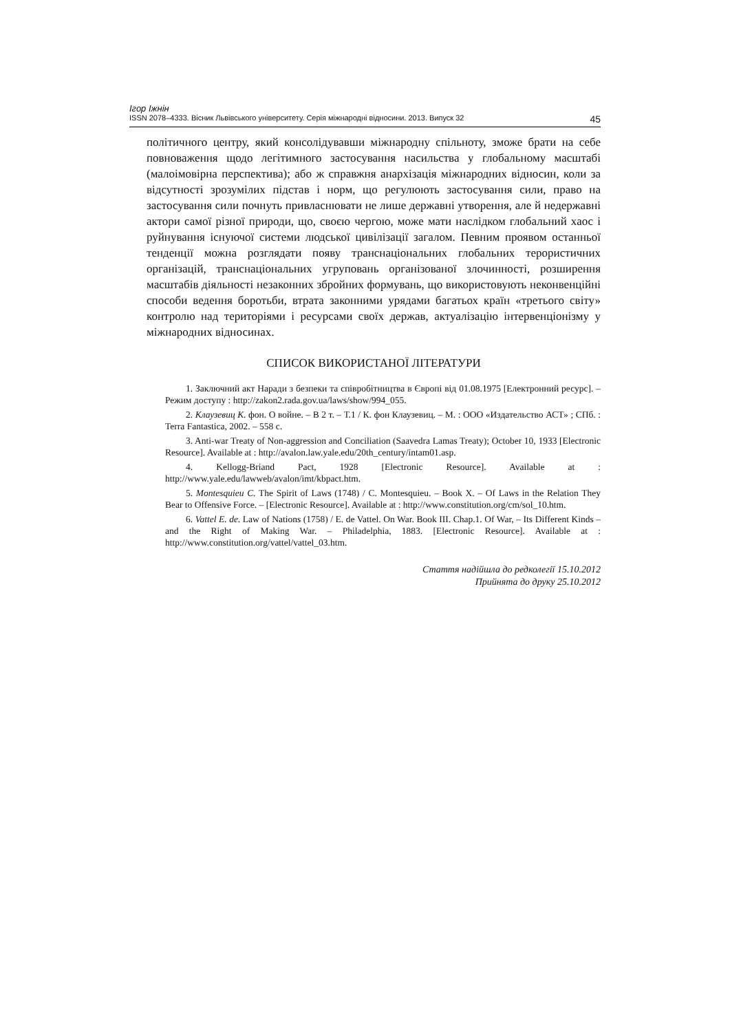Ігор Іжнін
ISSN 2078–4333. Вісник Львівського університету. Серія міжнародні відносини. 2013. Випуск 32 45
політичного центру, який консолідувавши міжнародну спільноту, зможе брати на себе повноваження щодо легітимного застосування насильства у глобальному масштабі (малоімовірна перспектива); або ж справжня анархізація міжнародних відносин, коли за відсутності зрозумілих підстав і норм, що регулюють застосування сили, право на застосування сили почнуть привласнювати не лише державні утворення, але й недержавні актори самої різної природи, що, своєю чергою, може мати наслідком глобальний хаос і руйнування існуючої системи людської цивілізації загалом. Певним проявом останньої тенденції можна розглядати появу транснаціональних глобальних терористичних організацій, транснаціональних угруповань організованої злочинності, розширення масштабів діяльності незаконних збройних формувань, що використовують неконвенційні способи ведення боротьби, втрата законними урядами багатьох країн «третього світу» контролю над територіями і ресурсами своїх держав, актуалізацію інтервенціонізму у міжнародних відносинах.
СПИСОК ВИКОРИСТАНОЇ ЛІТЕРАТУРИ
1. Заключний акт Наради з безпеки та співробітництва в Європі від 01.08.1975 [Електронний ресурс]. – Режим доступу : http://zakon2.rada.gov.ua/laws/show/994_055.
2. Клаузевиц К. фон. О войне. – В 2 т. – Т.1 / К. фон Клаузевиц. – М. : ООО «Издательство АСТ» ; СПб. : Terra Fantastica, 2002. – 558 с.
3. Anti-war Treaty of Non-aggression and Conciliation (Saavedra Lamas Treaty); October 10, 1933 [Electronic Resource]. Available at : http://avalon.law.yale.edu/20th_century/intam01.asp.
4. Kellogg-Briand Pact, 1928 [Electronic Resource]. Available at : http://www.yale.edu/lawweb/avalon/imt/kbpact.htm.
5. Montesquieu C. The Spirit of Laws (1748) / C. Montesquieu. – Book X. – Of Laws in the Relation They Bear to Offensive Force. – [Electronic Resource]. Available at : http://www.constitution.org/cm/sol_10.htm.
6. Vattel E. de. Law of Nations (1758) / E. de Vattel. On War. Book III. Chap.1. Of War, – Its Different Kinds – and the Right of Making War. – Philadelphia, 1883. [Electronic Resource]. Available at : http://www.constitution.org/vattel/vattel_03.htm.
Стаття надійшла до редколегії 15.10.2012
Прийнята до друку 25.10.2012